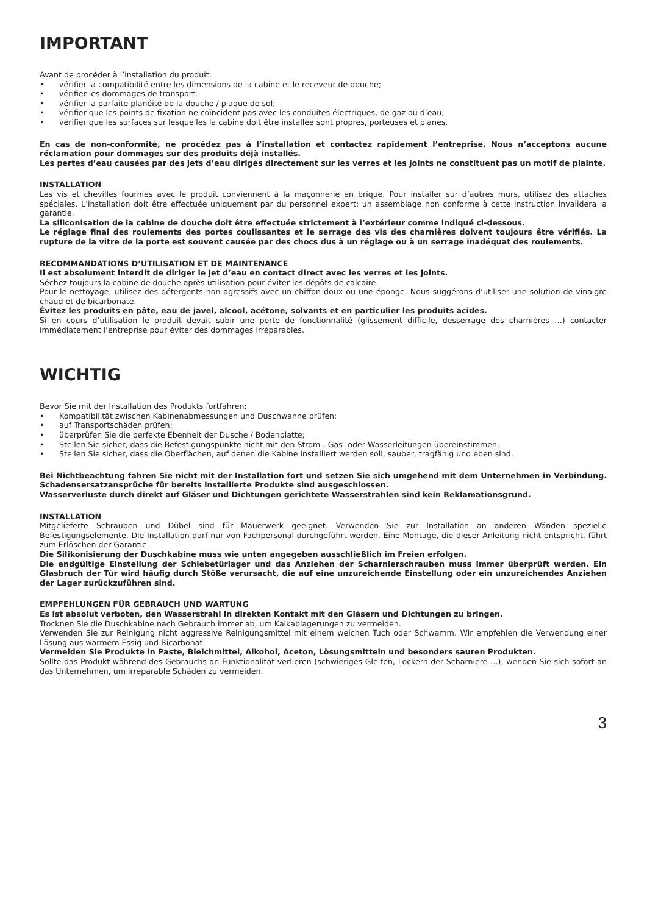IMPORTANT
Avant de procéder à l’installation du produit:
• vérifier la compatibilité entre les dimensions de la cabine et le receveur de douche;
• vérifier les dommages de transport;
• vérifier la parfaite planéité de la douche / plaque de sol;
• vérifier que les points de fixation ne coïncident pas avec les conduites électriques, de gaz ou d’eau;
• vérifier que les surfaces sur lesquelles la cabine doit être installée sont propres, porteuses et planes.
En cas de non-conformité, ne procédez pas à l’installation et contactez rapidement l’entreprise. Nous n’acceptons aucune réclamation pour dommages sur des produits déjà installés.
Les pertes d’eau causées par des jets d’eau dirigés directement sur les verres et les joints ne constituent pas un motif de plainte.
INSTALLATION
Les vis et chevilles fournies avec le produit conviennent à la maçonnerie en brique. Pour installer sur d’autres murs, utilisez des attaches spéciales. L’installation doit être effectuée uniquement par du personnel expert; un assemblage non conforme à cette instruction invalidera la garantie.
La siliconisation de la cabine de douche doit être effectuée strictement à l’extérieur comme indiqué ci-dessous.
Le réglage final des roulements des portes coulissantes et le serrage des vis des charnières doivent toujours être vérifiés. La rupture de la vitre de la porte est souvent causée par des chocs dus à un réglage ou à un serrage inadéquat des roulements.
RECOMMANDATIONS D’UTILISATION ET DE MAINTENANCE
Il est absolument interdit de diriger le jet d’eau en contact direct avec les verres et les joints.
Séchez toujours la cabine de douche après utilisation pour éviter les dépôts de calcaire.
Pour le nettoyage, utilisez des détergents non agressifs avec un chiffon doux ou une éponge. Nous suggérons d’utiliser une solution de vinaigre chaud et de bicarbonate.
Évitez les produits en pâte, eau de javel, alcool, acétone, solvants et en particulier les produits acides.
Si en cours d’utilisation le produit devait subir une perte de fonctionnalité (glissement difficile, desserrage des charnières …) contacter immédiatement l’entreprise pour éviter des dommages irréparables.
WICHTIG
Bevor Sie mit der Installation des Produkts fortfahren:
• Kompatibilität zwischen Kabinenabmessungen und Duschwanne prüfen;
• auf Transportschäden prüfen;
• überprüfen Sie die perfekte Ebenheit der Dusche / Bodenplatte;
• Stellen Sie sicher, dass die Befestigungspunkte nicht mit den Strom-, Gas- oder Wasserleitungen übereinstimmen.
• Stellen Sie sicher, dass die Oberflächen, auf denen die Kabine installiert werden soll, sauber, tragfähig und eben sind.
Bei Nichtbeachtung fahren Sie nicht mit der Installation fort und setzen Sie sich umgehend mit dem Unternehmen in Verbindung. Schadensersatzansprüche für bereits installierte Produkte sind ausgeschlossen.
Wasserverluste durch direkt auf Gläser und Dichtungen gerichtete Wasserstrahlen sind kein Reklamationsgrund.
INSTALLATION
Mitgelieferte Schrauben und Dübel sind für Mauerwerk geeignet. Verwenden Sie zur Installation an anderen Wänden spezielle Befestigungselemente. Die Installation darf nur von Fachpersonal durchgeführt werden. Eine Montage, die dieser Anleitung nicht entspricht, führt zum Erlöschen der Garantie.
Die Silikonisierung der Duschkabine muss wie unten angegeben ausschließlich im Freien erfolgen.
Die endgültige Einstellung der Schiebetürlager und das Anziehen der Scharnierschrauben muss immer überprüft werden. Ein Glasbruch der Tür wird häufig durch Stöße verursacht, die auf eine unzureichende Einstellung oder ein unzureichendes Anziehen der Lager zurückzuführen sind.
EMPFEHLUNGEN FÜR GEBRAUCH UND WARTUNG
Es ist absolut verboten, den Wasserstrahl in direkten Kontakt mit den Gläsern und Dichtungen zu bringen.
Trocknen Sie die Duschkabine nach Gebrauch immer ab, um Kalkablagerungen zu vermeiden.
Verwenden Sie zur Reinigung nicht aggressive Reinigungsmittel mit einem weichen Tuch oder Schwamm. Wir empfehlen die Verwendung einer Lösung aus warmem Essig und Bicarbonat.
Vermeiden Sie Produkte in Paste, Bleichmittel, Alkohol, Aceton, Lösungsmitteln und besonders sauren Produkten.
Sollte das Produkt während des Gebrauchs an Funktionalität verlieren (schwieriges Gleiten, Lockern der Scharniere …), wenden Sie sich sofort an das Unternehmen, um irreparable Schäden zu vermeiden.
3